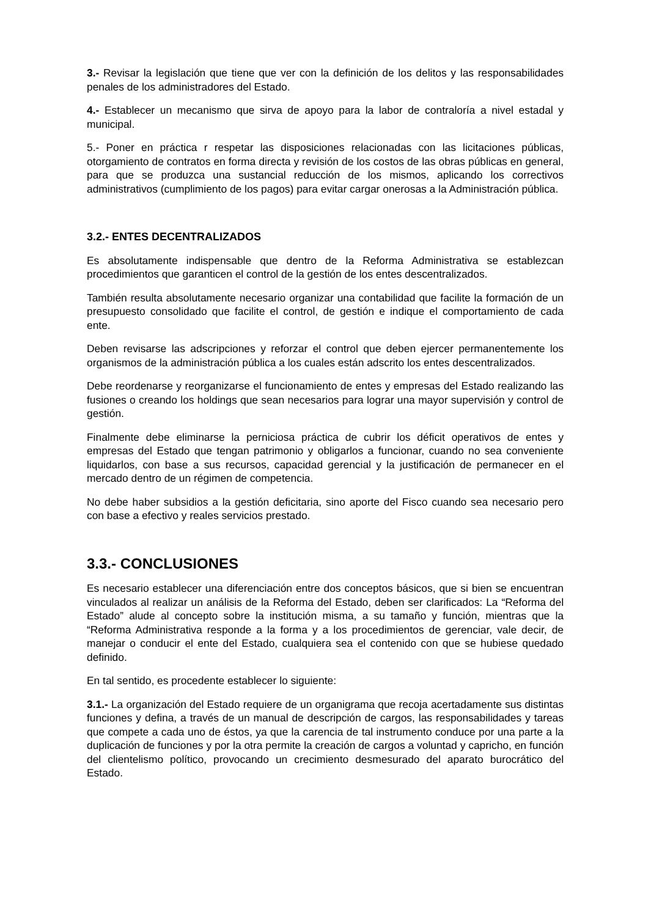3.- Revisar la legislación que tiene que ver con la definición de los delitos y las responsabilidades penales de los administradores del Estado.
4.- Establecer un mecanismo que sirva de apoyo para la labor de contraloría a nivel estadal y municipal.
5.- Poner en práctica r respetar las disposiciones relacionadas con las licitaciones públicas, otorgamiento de contratos en forma directa y revisión de los costos de las obras públicas en general, para que se produzca una sustancial reducción de los mismos, aplicando los correctivos administrativos (cumplimiento de los pagos) para evitar cargar onerosas a la Administración pública.
3.2.- ENTES DECENTRALIZADOS
Es absolutamente indispensable que dentro de la Reforma Administrativa se establezcan procedimientos que garanticen el control de la gestión de los entes descentralizados.
También resulta absolutamente necesario organizar una contabilidad que facilite la formación de un presupuesto consolidado que facilite el control, de gestión e indique el comportamiento de cada ente.
Deben revisarse las adscripciones y reforzar el control que deben ejercer permanentemente los organismos de la administración pública a los cuales están adscrito los entes descentralizados.
Debe reordenarse y reorganizarse el funcionamiento de entes y empresas del Estado realizando las fusiones o creando los holdings que sean necesarios para lograr una mayor supervisión y control de gestión.
Finalmente debe eliminarse la perniciosa práctica de cubrir los déficit operativos de entes y empresas del Estado que tengan patrimonio y obligarlos a funcionar, cuando no sea conveniente liquidarlos, con base a sus recursos, capacidad gerencial y la justificación de permanecer en el mercado dentro de un régimen de competencia.
No debe haber subsidios a la gestión deficitaria, sino aporte del Fisco cuando sea necesario pero con base a efectivo y reales servicios prestado.
3.3.- CONCLUSIONES
Es necesario establecer una diferenciación entre dos conceptos básicos, que si bien se encuentran vinculados al realizar un análisis de la Reforma del Estado, deben ser clarificados: La “Reforma del Estado” alude al concepto sobre la institución misma, a su tamaño y función, mientras que la “Reforma Administrativa responde a la forma y a los procedimientos de gerenciar, vale decir, de manejar o conducir el ente del Estado, cualquiera sea el contenido con que se hubiese quedado definido.
En tal sentido, es procedente establecer lo siguiente:
3.1.- La organización del Estado requiere de un organigrama que recoja acertadamente sus distintas funciones y defina, a través de un manual de descripción de cargos, las responsabilidades y tareas que compete a cada uno de éstos, ya que la carencia de tal instrumento conduce por una parte a la duplicación de funciones y por la otra permite la creación de cargos a voluntad y capricho, en función del clientelismo político, provocando un crecimiento desmesurado del aparato burocrático del Estado.